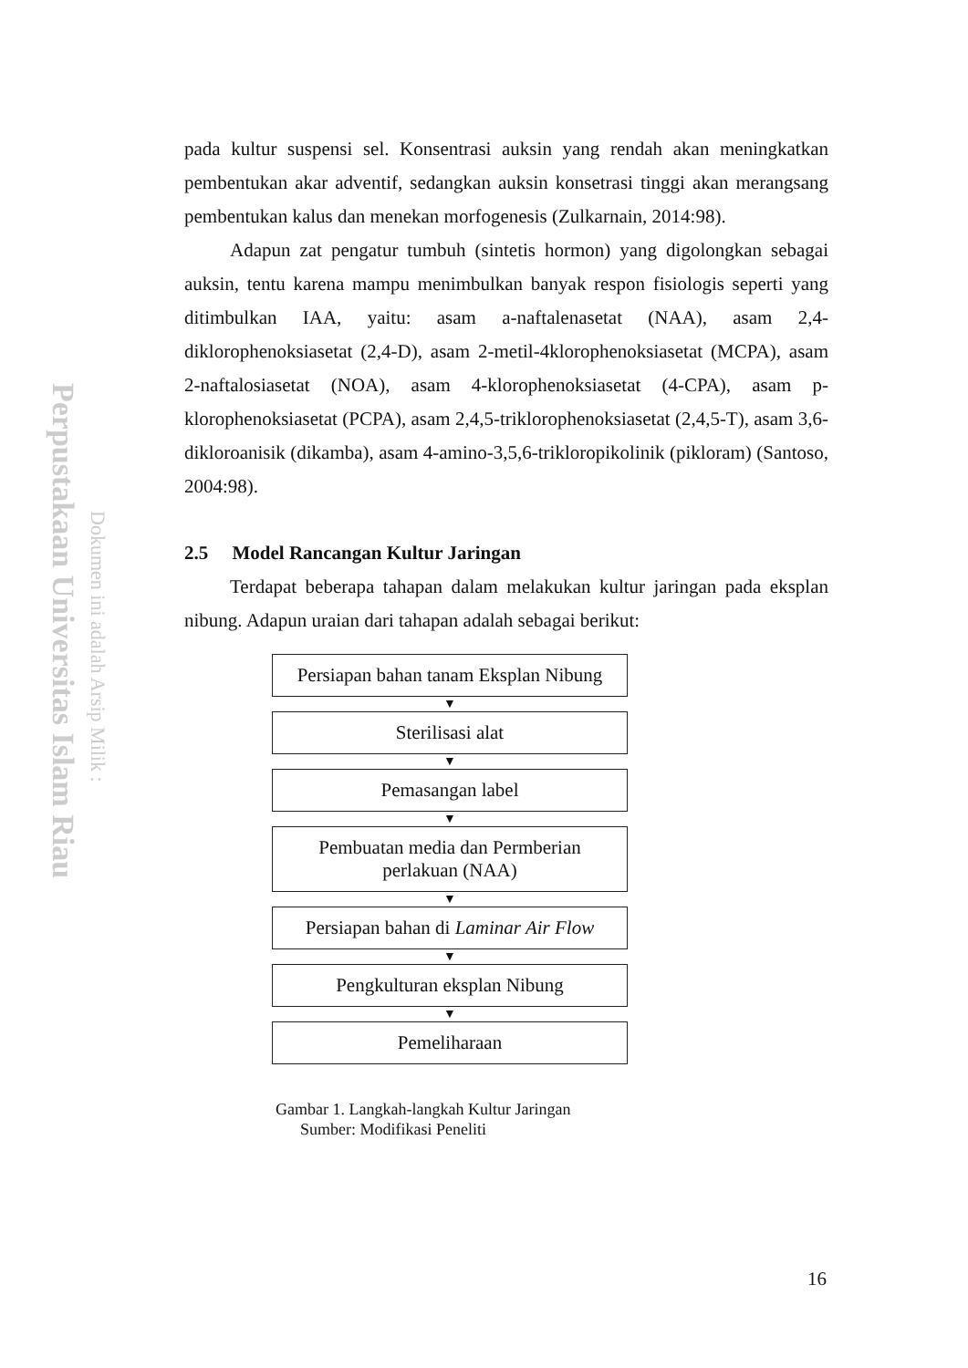Perpustakaan Universitas Islam Riau
Dokumen ini adalah Arsip Milik :
pada kultur suspensi sel. Konsentrasi auksin yang rendah akan meningkatkan pembentukan akar adventif, sedangkan auksin konsetrasi tinggi akan merangsang pembentukan kalus dan menekan morfogenesis (Zulkarnain, 2014:98).
Adapun zat pengatur tumbuh (sintetis hormon) yang digolongkan sebagai auksin, tentu karena mampu menimbulkan banyak respon fisiologis seperti yang ditimbulkan IAA, yaitu: asam a-naftalenasetat (NAA), asam 2,4-diklorophenoksiasetat (2,4-D), asam 2-metil-4klorophenoksiasetat (MCPA), asam 2-naftalosiasetat (NOA), asam 4-klorophenoksiasetat (4-CPA), asam p-klorophenoksiasetat (PCPA), asam 2,4,5-triklorophenoksiasetat (2,4,5-T), asam 3,6-dikloroanisik (dikamba), asam 4-amino-3,5,6-trikloropikolinik (pikloram) (Santoso, 2004:98).
2.5 Model Rancangan Kultur Jaringan
Terdapat beberapa tahapan dalam melakukan kultur jaringan pada eksplan nibung. Adapun uraian dari tahapan adalah sebagai berikut:
Persiapan bahan tanam Eksplan Nibung
▼
Sterilisasi alat
▼
Pemasangan label
▼
Pembuatan media dan Permberian
perlakuan (NAA)
▼
Persiapan bahan di Laminar Air Flow
▼
Pengkulturan eksplan Nibung
▼
Pemeliharaan
Gambar 1. Langkah-langkah Kultur Jaringan
Sumber: Modifikasi Peneliti
16